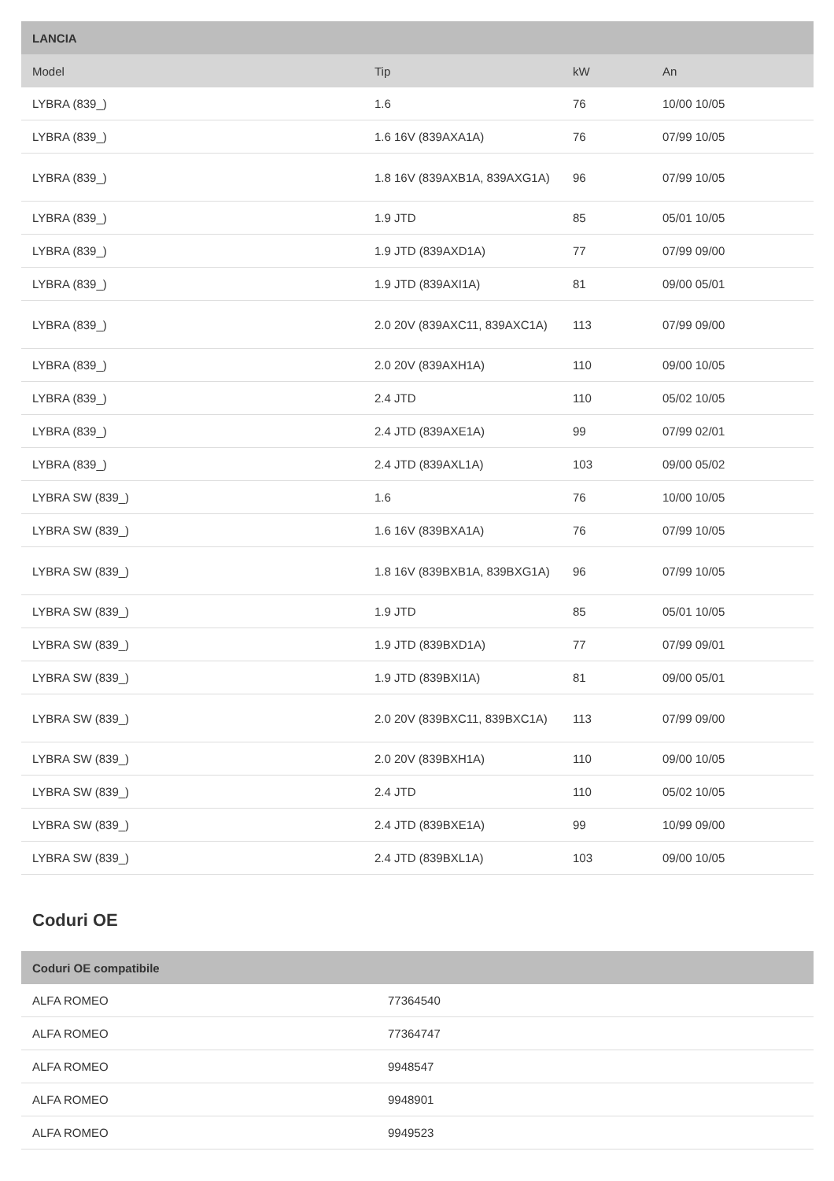| LANCIA | | | |
| --- | --- | --- | --- |
| Model | Tip | kW | An |
| LYBRA (839_) | 1.6 | 76 | 10/00 10/05 |
| LYBRA (839_) | 1.6 16V (839AXA1A) | 76 | 07/99 10/05 |
| LYBRA (839_) | 1.8 16V (839AXB1A, 839AXG1A) | 96 | 07/99 10/05 |
| LYBRA (839_) | 1.9 JTD | 85 | 05/01 10/05 |
| LYBRA (839_) | 1.9 JTD (839AXD1A) | 77 | 07/99 09/00 |
| LYBRA (839_) | 1.9 JTD (839AXI1A) | 81 | 09/00 05/01 |
| LYBRA (839_) | 2.0 20V (839AXC11, 839AXC1A) | 113 | 07/99 09/00 |
| LYBRA (839_) | 2.0 20V (839AXH1A) | 110 | 09/00 10/05 |
| LYBRA (839_) | 2.4 JTD | 110 | 05/02 10/05 |
| LYBRA (839_) | 2.4 JTD (839AXE1A) | 99 | 07/99 02/01 |
| LYBRA (839_) | 2.4 JTD (839AXL1A) | 103 | 09/00 05/02 |
| LYBRA SW (839_) | 1.6 | 76 | 10/00 10/05 |
| LYBRA SW (839_) | 1.6 16V (839BXA1A) | 76 | 07/99 10/05 |
| LYBRA SW (839_) | 1.8 16V (839BXB1A, 839BXG1A) | 96 | 07/99 10/05 |
| LYBRA SW (839_) | 1.9 JTD | 85 | 05/01 10/05 |
| LYBRA SW (839_) | 1.9 JTD (839BXD1A) | 77 | 07/99 09/01 |
| LYBRA SW (839_) | 1.9 JTD (839BXI1A) | 81 | 09/00 05/01 |
| LYBRA SW (839_) | 2.0 20V (839BXC11, 839BXC1A) | 113 | 07/99 09/00 |
| LYBRA SW (839_) | 2.0 20V (839BXH1A) | 110 | 09/00 10/05 |
| LYBRA SW (839_) | 2.4 JTD | 110 | 05/02 10/05 |
| LYBRA SW (839_) | 2.4 JTD (839BXE1A) | 99 | 10/99 09/00 |
| LYBRA SW (839_) | 2.4 JTD (839BXL1A) | 103 | 09/00 10/05 |
Coduri OE
| Coduri OE compatibile | |
| --- | --- |
| ALFA ROMEO | 77364540 |
| ALFA ROMEO | 77364747 |
| ALFA ROMEO | 9948547 |
| ALFA ROMEO | 9948901 |
| ALFA ROMEO | 9949523 |